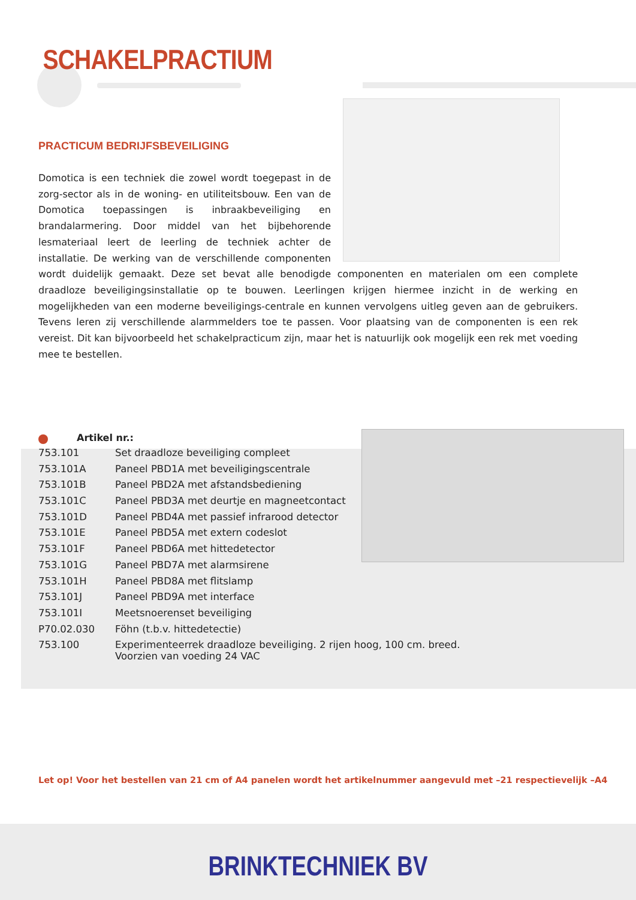SCHAKELPRACTIUM
PRACTICUM BEDRIJFSBEVEILIGING
Domotica is een techniek die zowel wordt toegepast in de zorg-sector als in de woning- en utiliteitsbouw. Een van de Domotica toepassingen is inbraakbeveiliging en brandalarmering. Door middel van het bijbehorende lesmateriaal leert de leerling de techniek achter de installatie. De werking van de verschillende componenten wordt duidelijk gemaakt. Deze set bevat alle benodigde componenten en materialen om een complete draadloze beveiligingsinstallatie op te bouwen. Leerlingen krijgen hiermee inzicht in de werking en mogelijkheden van een moderne beveiligings-centrale en kunnen vervolgens uitleg geven aan de gebruikers. Tevens leren zij verschillende alarmmelders toe te passen. Voor plaatsing van de componenten is een rek vereist. Dit kan bijvoorbeeld het schakelpracticum zijn, maar het is natuurlijk ook mogelijk een rek met voeding mee te bestellen.
Artikel nr.:
| 753.101 | Set draadloze beveiliging compleet |
| 753.101A | Paneel PBD1A met beveiligingscentrale |
| 753.101B | Paneel PBD2A met afstandsbediening |
| 753.101C | Paneel PBD3A met deurtje en magneetcontact |
| 753.101D | Paneel PBD4A met passief infrarood detector |
| 753.101E | Paneel PBD5A met extern codeslot |
| 753.101F | Paneel PBD6A met hittedetector |
| 753.101G | Paneel PBD7A met alarmsirene |
| 753.101H | Paneel PBD8A met flitslamp |
| 753.101J | Paneel PBD9A met interface |
| 753.101I | Meetsnoerenset beveiliging |
| P70.02.030 | Föhn (t.b.v. hittedetectie) |
| 753.100 | Experimenteerrek draadloze beveiliging. 2 rijen hoog, 100 cm. breed. Voorzien van voeding 24 VAC |
Let op! Voor het bestellen van 21 cm of A4 panelen wordt het artikelnummer aangevuld met –21 respectievelijk –A4
BRINKTECHNIEK BV